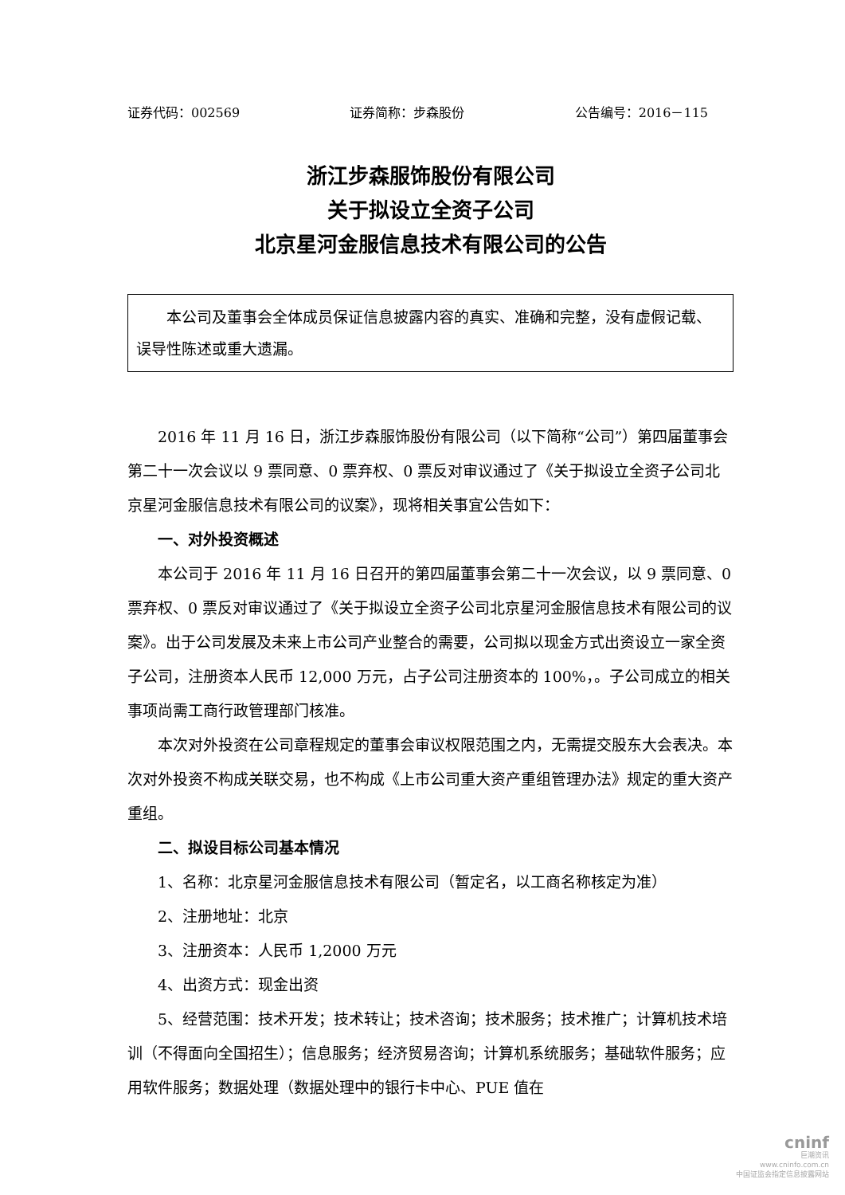证券代码：002569 证券简称：步森股份 公告编号：2016－115
浙江步森服饰股份有限公司
关于拟设立全资子公司
北京星河金服信息技术有限公司的公告
本公司及董事会全体成员保证信息披露内容的真实、准确和完整，没有虚假记载、误导性陈述或重大遗漏。
2016 年 11 月 16 日，浙江步森服饰股份有限公司（以下简称“公司”）第四届董事会第二十一次会议以 9 票同意、0 票弃权、0 票反对审议通过了《关于拟设立全资子公司北京星河金服信息技术有限公司的议案》，现将相关事宜公告如下：
一、对外投资概述
本公司于 2016 年 11 月 16 日召开的第四届董事会第二十一次会议，以 9 票同意、0 票弃权、0 票反对审议通过了《关于拟设立全资子公司北京星河金服信息技术有限公司的议案》。出于公司发展及未来上市公司产业整合的需要，公司拟以现金方式出资设立一家全资子公司，注册资本人民币 12,000 万元，占子公司注册资本的 100%，。子公司成立的相关事项尚需工商行政管理部门核准。
本次对外投资在公司章程规定的董事会审议权限范围之内，无需提交股东大会表决。本次对外投资不构成关联交易，也不构成《上市公司重大资产重组管理办法》规定的重大资产重组。
二、拟设目标公司基本情况
1、名称：北京星河金服信息技术有限公司（暂定名，以工商名称核定为准）
2、注册地址：北京
3、注册资本：人民币 1,2000 万元
4、出资方式：现金出资
5、经营范围：技术开发；技术转让；技术咨询；技术服务；技术推广；计算机技术培训（不得面向全国招生）；信息服务；经济贸易咨询；计算机系统服务；基础软件服务；应用软件服务；数据处理（数据处理中的银行卡中心、PUE 值在
cninf
巨潮资讯
www.cninfo.com.cn
中国证监会指定信息披露网站